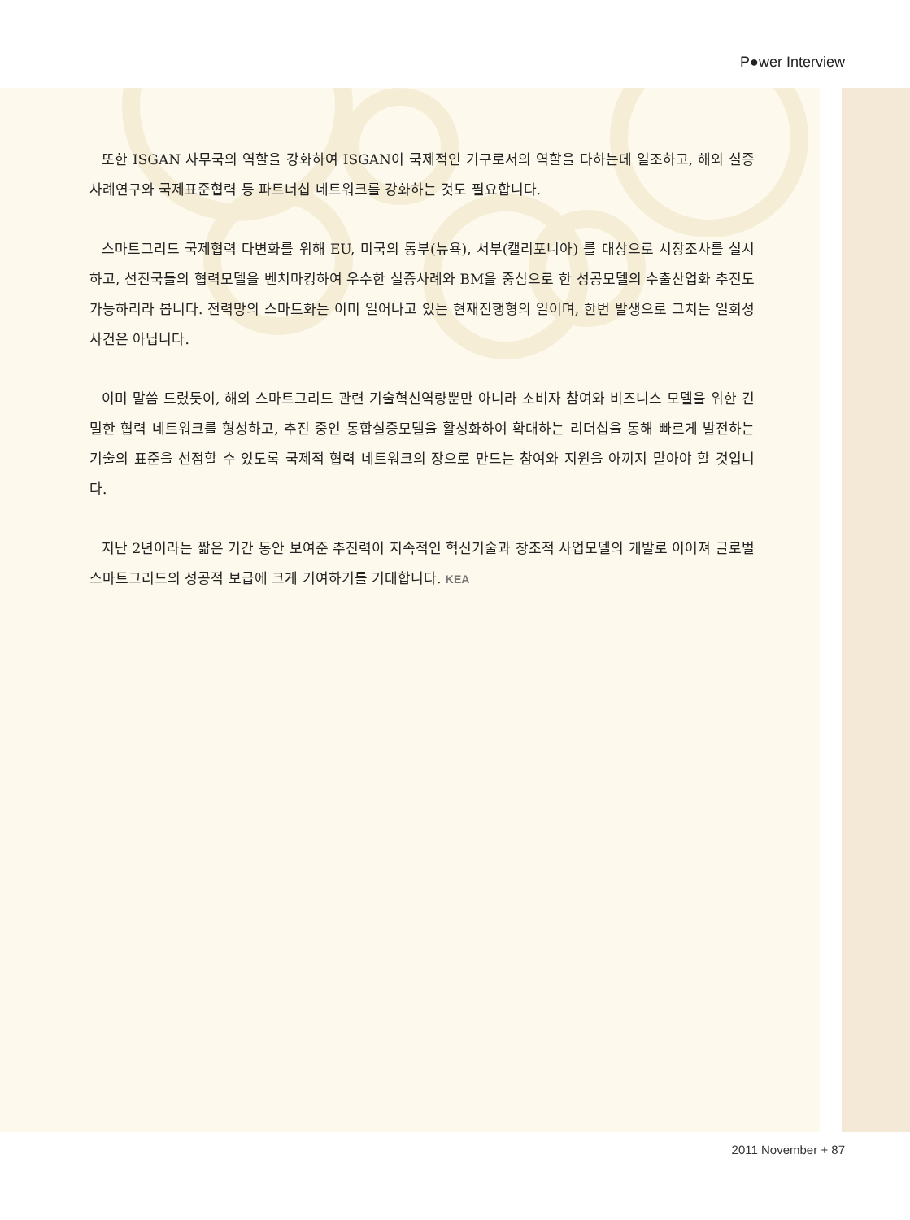P●wer Interview
또한 ISGAN 사무국의 역할을 강화하여 ISGAN이 국제적인 기구로서의 역할을 다하는데 일조하고, 해외 실증사례연구와 국제표준협력 등 파트너십 네트워크를 강화하는 것도 필요합니다.
스마트그리드 국제협력 다변화를 위해 EU, 미국의 동부(뉴욕), 서부(캘리포니아) 를 대상으로 시장조사를 실시하고, 선진국들의 협력모델을 벤치마킹하여 우수한 실증사례와 BM을 중심으로 한 성공모델의 수출산업화 추진도 가능하리라 봅니다. 전력망의 스마트화는 이미 일어나고 있는 현재진행형의 일이며, 한번 발생으로 그치는 일회성 사건은 아닙니다.
이미 말씀 드렸듯이, 해외 스마트그리드 관련 기술혁신역량뿐만 아니라 소비자 참여와 비즈니스 모델을 위한 긴밀한 협력 네트워크를 형성하고, 추진 중인 통합실증모델을 활성화하여 확대하는 리더십을 통해 빠르게 발전하는 기술의 표준을 선점할 수 있도록 국제적 협력 네트워크의 장으로 만드는 참여와 지원을 아끼지 말아야 할 것입니다.
지난 2년이라는 짧은 기간 동안 보여준 추진력이 지속적인 혁신기술과 창조적 사업모델의 개발로 이어져 글로벌 스마트그리드의 성공적 보급에 크게 기여하기를 기대합니다. KEA
2011 November + 87